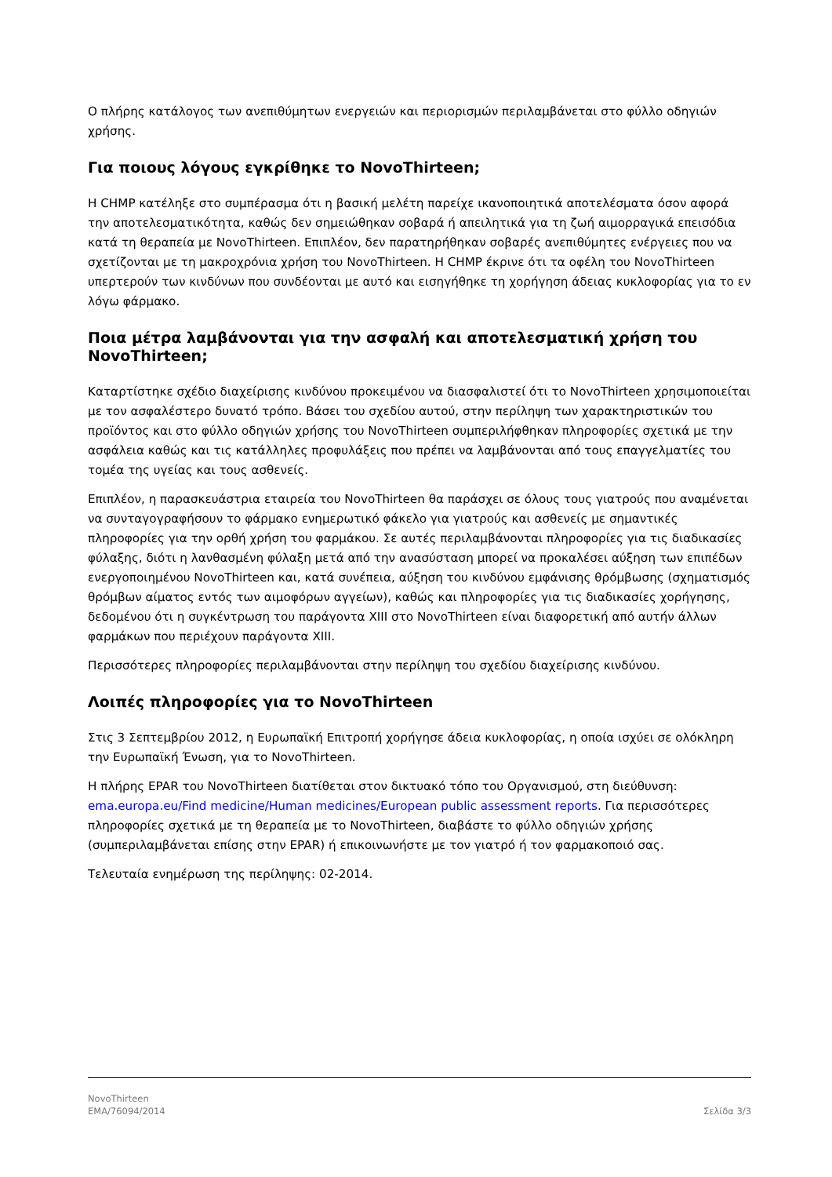Ο πλήρης κατάλογος των ανεπιθύμητων ενεργειών και περιορισμών περιλαμβάνεται στο φύλλο οδηγιών χρήσης.
Για ποιους λόγους εγκρίθηκε το NovoThirteen;
Η CHMP κατέληξε στο συμπέρασμα ότι η βασική μελέτη παρείχε ικανοποιητικά αποτελέσματα όσον αφορά την αποτελεσματικότητα, καθώς δεν σημειώθηκαν σοβαρά ή απειλητικά για τη ζωή αιμορραγικά επεισόδια κατά τη θεραπεία με NovoThirteen. Επιπλέον, δεν παρατηρήθηκαν σοβαρές ανεπιθύμητες ενέργειες που να σχετίζονται με τη μακροχρόνια χρήση του NovoThirteen. Η CHMP έκρινε ότι τα οφέλη του NovoThirteen υπερτερούν των κινδύνων που συνδέονται με αυτό και εισηγήθηκε τη χορήγηση άδειας κυκλοφορίας για το εν λόγω φάρμακο.
Ποια μέτρα λαμβάνονται για την ασφαλή και αποτελεσματική χρήση του NovoThirteen;
Καταρτίστηκε σχέδιο διαχείρισης κινδύνου προκειμένου να διασφαλιστεί ότι το NovoThirteen χρησιμοποιείται με τον ασφαλέστερο δυνατό τρόπο. Βάσει του σχεδίου αυτού, στην περίληψη των χαρακτηριστικών του προϊόντος και στο φύλλο οδηγιών χρήσης του NovoThirteen συμπεριλήφθηκαν πληροφορίες σχετικά με την ασφάλεια καθώς και τις κατάλληλες προφυλάξεις που πρέπει να λαμβάνονται από τους επαγγελματίες του τομέα της υγείας και τους ασθενείς.
Επιπλέον, η παρασκευάστρια εταιρεία του NovoThirteen θα παράσχει σε όλους τους γιατρούς που αναμένεται να συνταγογραφήσουν το φάρμακο ενημερωτικό φάκελο για γιατρούς και ασθενείς με σημαντικές πληροφορίες για την ορθή χρήση του φαρμάκου. Σε αυτές περιλαμβάνονται πληροφορίες για τις διαδικασίες φύλαξης, διότι η λανθασμένη φύλαξη μετά από την ανασύσταση μπορεί να προκαλέσει αύξηση των επιπέδων ενεργοποιημένου NovoThirteen και, κατά συνέπεια, αύξηση του κινδύνου εμφάνισης θρόμβωσης (σχηματισμός θρόμβων αίματος εντός των αιμοφόρων αγγείων), καθώς και πληροφορίες για τις διαδικασίες χορήγησης, δεδομένου ότι η συγκέντρωση του παράγοντα XIII στο NovoThirteen είναι διαφορετική από αυτήν άλλων φαρμάκων που περιέχουν παράγοντα XIII.
Περισσότερες πληροφορίες περιλαμβάνονται στην περίληψη του σχεδίου διαχείρισης κινδύνου.
Λοιπές πληροφορίες για το NovoThirteen
Στις 3 Σεπτεμβρίου 2012, η Ευρωπαϊκή Επιτροπή χορήγησε άδεια κυκλοφορίας, η οποία ισχύει σε ολόκληρη την Ευρωπαϊκή Ένωση, για το NovoThirteen.
Η πλήρης EPAR του NovoThirteen διατίθεται στον δικτυακό τόπο του Οργανισμού, στη διεύθυνση: ema.europa.eu/Find medicine/Human medicines/European public assessment reports. Για περισσότερες πληροφορίες σχετικά με τη θεραπεία με το NovoThirteen, διαβάστε το φύλλο οδηγιών χρήσης (συμπεριλαμβάνεται επίσης στην EPAR) ή επικοινωνήστε με τον γιατρό ή τον φαρμακοποιό σας.
Τελευταία ενημέρωση της περίληψης: 02-2014.
NovoThirteen
EMA/76094/2014 Σελίδα 3/3